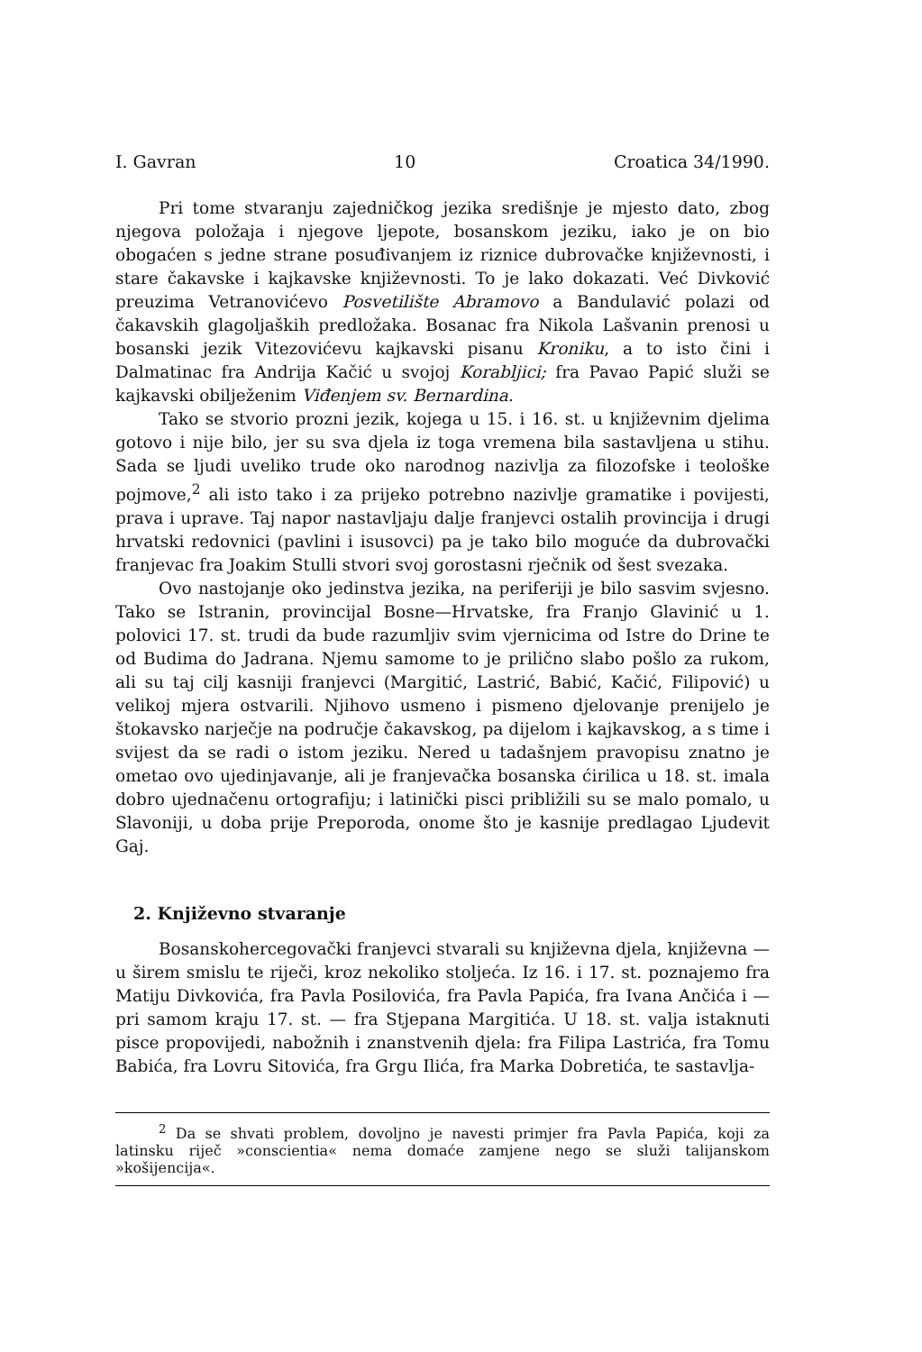I. Gavran 10 Croatica 34/1990.
Pri tome stvaranju zajedničkog jezika središnje je mjesto dato, zbog njegova položaja i njegove ljepote, bosanskom jeziku, iako je on bio obogaćen s jedne strane posuđivanjem iz riznice dubrovačke književnosti, i stare čakavske i kajkavske književnosti. To je lako dokazati. Već Divković preuzima Vetranovićevo Posvetilište Abramovo a Bandulavić polazi od čakavskih glagoljaških predložaka. Bosanac fra Nikola Lašvanin prenosi u bosanski jezik Vitezovićevu kajkavski pisanu Kroniku, a to isto čini i Dalmatinac fra Andrija Kačić u svojoj Korabljici; fra Pavao Papić služi se kajkavski obilježenim Viđenjem sv. Bernardina.
Tako se stvorio prozni jezik, kojega u 15. i 16. st. u književnim djelima gotovo i nije bilo, jer su sva djela iz toga vremena bila sastavljena u stihu. Sada se ljudi uveliko trude oko narodnog nazivlja za filozofske i teološke pojmove,<sup>2</sup> ali isto tako i za prijeko potrebno nazivlje gramatike i povijesti, prava i uprave. Taj napor nastavljaju dalje franjevci ostalih provincija i drugi hrvatski redovnici (pavlini i isusovci) pa je tako bilo moguće da dubrovački franjevac fra Joakim Stulli stvori svoj gorostasni rječnik od šest svezaka.
Ovo nastojanje oko jedinstva jezika, na periferiji je bilo sasvim svjesno. Tako se Istranin, provincijal Bosne—Hrvatske, fra Franjo Glavinić u 1. polovici 17. st. trudi da bude razumljiv svim vjernicima od Istre do Drine te od Budima do Jadrana. Njemu samome to je prilično slabo pošlo za rukom, ali su taj cilj kasniji franjevci (Margitić, Lastrić, Babić, Kačić, Filipović) u velikoj mjera ostvarili. Njihovo usmeno i pismeno djelovanje prenijelo je štokavsko narječje na područje čakavskog, pa dijelom i kajkavskog, a s time i svijest da se radi o istom jeziku. Nered u tadašnjem pravopisu znatno je ometao ovo ujedinjavanje, ali je franjevačka bosanska ćirilica u 18. st. imala dobro ujednačenu ortografiju; i latinički pisci približili su se malo pomalo, u Slavoniji, u doba prije Preporoda, onome što je kasnije predlagao Ljudevit Gaj.
2. Književno stvaranje
Bosanskohercegovački franjevci stvarali su književna djela, književna — u širem smislu te riječi, kroz nekoliko stoljeća. Iz 16. i 17. st. poznajemo fra Matiju Divkovića, fra Pavla Posilovića, fra Pavla Papića, fra Ivana Ančića i — pri samom kraju 17. st. — fra Stjepana Margitića. U 18. st. valja istaknuti pisce propovijedi, nabožnih i znanstvenih djela: fra Filipa Lastrića, fra Tomu Babića, fra Lovru Sitovića, fra Grgu Ilića, fra Marka Dobretića, te sastavlja-
<sup>2</sup> Da se shvati problem, dovoljno je navesti primjer fra Pavla Papića, koji za latinsku riječ »conscientia« nema domaće zamjene nego se služi talijanskom »košijencija«.